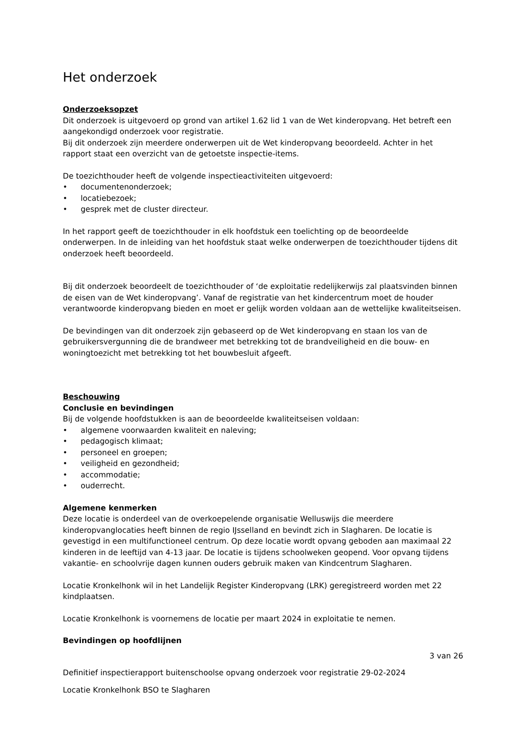Het onderzoek
Onderzoeksopzet
Dit onderzoek is uitgevoerd op grond van artikel 1.62 lid 1 van de Wet kinderopvang. Het betreft een aangekondigd onderzoek voor registratie.
Bij dit onderzoek zijn meerdere onderwerpen uit de Wet kinderopvang beoordeeld. Achter in het rapport staat een overzicht van de getoetste inspectie-items.
De toezichthouder heeft de volgende inspectieactiviteiten uitgevoerd:
• documentenonderzoek;
• locatiebezoek;
• gesprek met de cluster directeur.
In het rapport geeft de toezichthouder in elk hoofdstuk een toelichting op de beoordeelde onderwerpen. In de inleiding van het hoofdstuk staat welke onderwerpen de toezichthouder tijdens dit onderzoek heeft beoordeeld.
Bij dit onderzoek beoordeelt de toezichthouder of ‘de exploitatie redelijkerwijs zal plaatsvinden binnen de eisen van de Wet kinderopvang’. Vanaf de registratie van het kindercentrum moet de houder verantwoorde kinderopvang bieden en moet er gelijk worden voldaan aan de wettelijke kwaliteitseisen.
De bevindingen van dit onderzoek zijn gebaseerd op de Wet kinderopvang en staan los van de gebruikersvergunning die de brandweer met betrekking tot de brandveiligheid en die bouw- en woningtoezicht met betrekking tot het bouwbesluit afgeeft.
Beschouwing
Conclusie en bevindingen
Bij de volgende hoofdstukken is aan de beoordeelde kwaliteitseisen voldaan:
• algemene voorwaarden kwaliteit en naleving;
• pedagogisch klimaat;
• personeel en groepen;
• veiligheid en gezondheid;
• accommodatie;
• ouderrecht.
Algemene kenmerken
Deze locatie is onderdeel van de overkoepelende organisatie Welluswijs die meerdere kinderopvanglocaties heeft binnen de regio IJsselland en bevindt zich in Slagharen. De locatie is gevestigd in een multifunctioneel centrum. Op deze locatie wordt opvang geboden aan maximaal 22 kinderen in de leeftijd van 4-13 jaar. De locatie is tijdens schoolweken geopend. Voor opvang tijdens vakantie- en schoolvrije dagen kunnen ouders gebruik maken van Kindcentrum Slagharen.
Locatie Kronkelhonk wil in het Landelijk Register Kinderopvang (LRK) geregistreerd worden met 22 kindplaatsen.
Locatie Kronkelhonk is voornemens de locatie per maart 2024 in exploitatie te nemen.
Bevindingen op hoofdlijnen
3 van 26
Definitief inspectierapport buitenschoolse opvang onderzoek voor registratie 29-02-2024
Locatie Kronkelhonk BSO te Slagharen